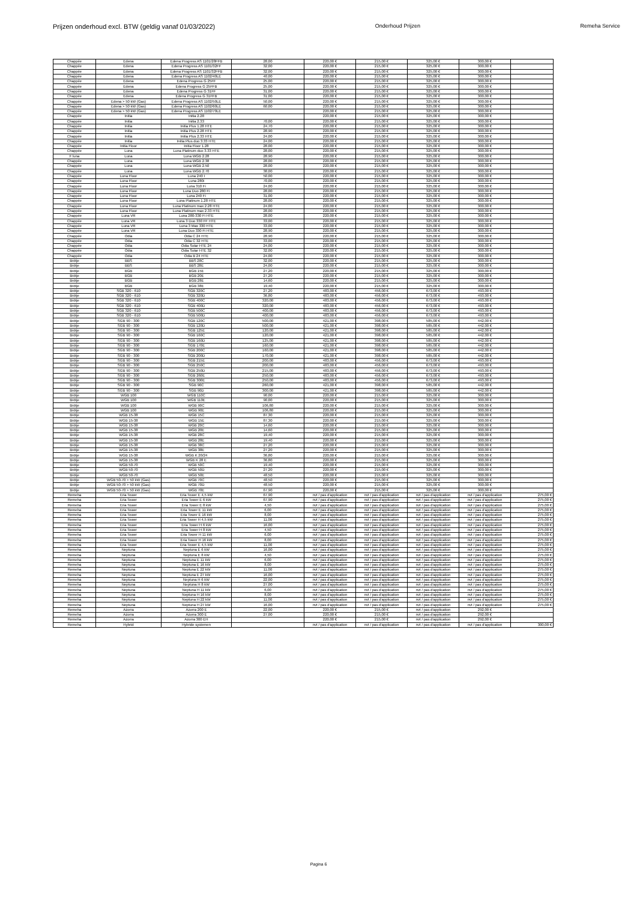Prijzen onderhoud excl. BTW (geldig vanaf 01/03/2022) Onderhoud Prijzen Remeha Service
| Chappée | Edena | Edena Progress AS 1101/28FFB | 28,00 | 220,00 € | 215,00 € | 325,00 € | 300,00 € | |
| Chappée | Edena | Edena Progress AS 1101/32FF | 32,00 | 220,00 € | 215,00 € | 325,00 € | 300,00 € | |
| Chappée | Edena | Edena Progress AS 1101/32FFB | 32,00 | 220,00 € | 215,00 € | 325,00 € | 300,00 € | |
| Chappée | Edena | Edena Progress AS 1102/40LE | 40,00 | 220,00 € | 215,00 € | 325,00 € | 300,00 € | |
| Chappée | Edena | Edena Progress G 25FF | 25,00 | 220,00 € | 215,00 € | 325,00 € | 300,00 € | |
| Chappée | Edena | Edena Progress G 25FFB | 25,00 | 220,00 € | 215,00 € | 325,00 € | 300,00 € | |
| Chappée | Edena | Edena Progress G 31FF | 31,00 | 220,00 € | 215,00 € | 325,00 € | 300,00 € | |
| Chappée | Edena | Edena Progress G 31FFB | 31,00 | 220,00 € | 215,00 € | 325,00 € | 300,00 € | |
| Chappée | Edena > 50 kW (Gas) | Edena Progress AS 1102/50LE | 50,00 | 220,00 € | 215,00 € | 325,00 € | 300,00 € | |
| Chappée | Edena > 50 kW (Gas) | Edena Progress AS 1102/60LE | 60,00 | 220,00 € | 215,00 € | 325,00 € | 300,00 € | |
| Chappée | Edena > 50 kW (Gas) | Edena Progress AS 1102/70LE | | 220,00 € | 215,00 € | 325,00 € | 300,00 € | |
| Chappée | Initia | Initia 2.28 | | 220,00 € | 215,00 € | 325,00 € | 300,00 € | |
| Chappée | Initia | Initia 2.33 | 70,00 | 220,00 € | 215,00 € | 325,00 € | 300,00 € | |
| Chappée | Initia | Initia Plus 1.28 HTE | 24,70 | 220,00 € | 215,00 € | 325,00 € | 300,00 € | |
| Chappée | Initia | Initia Plus 2.28 HTE | 28,90 | 220,00 € | 215,00 € | 325,00 € | 300,00 € | |
| Chappée | Initia | Initia Plus 2.33 HTE | 24,00 | 220,00 € | 215,00 € | 325,00 € | 300,00 € | |
| Chappée | Initia | Initia Plus duo 3.33 HTE | 24,00 | 220,00 € | 215,00 € | 325,00 € | 300,00 € | |
| Chappée | Initia Floor | Initia Floor 1.28 | 28,00 | 220,00 € | 215,00 € | 325,00 € | 300,00 € | |
| Chappée | Luna | Luna Platinum duo 3.33 HTE | 28,00 | 220,00 € | 215,00 € | 325,00 € | 300,00 € | |
| F luna | Luna | Luna WGB 2.28 | 28,90 | 220,00 € | 215,00 € | 325,00 € | 300,00 € | |
| Chappée | Luna | Luna WGB 2.38 | 28,00 | 220,00 € | 215,00 € | 325,00 € | 300,00 € | |
| Chappée | Luna | Luna WGB 2.50 | 28,00 | 220,00 € | 215,00 € | 325,00 € | 300,00 € | |
| Chappée | Luna | Luna WGB 2.70 | 38,00 | 220,00 € | 215,00 € | 325,00 € | 300,00 € | |
| Chappée | Luna Floor | Luna 240 I | 50,00 | 220,00 € | 215,00 € | 325,00 € | 300,00 € | |
| Chappée | Luna Floor | Luna 280i | 70,00 | 220,00 € | 215,00 € | 325,00 € | 300,00 € | |
| Chappée | Luna Floor | Luna 310 Fi | 24,00 | 220,00 € | 215,00 € | 325,00 € | 300,00 € | |
| Chappée | Luna Floor | Luna Duo 280 Fi | 28,00 | 220,00 € | 215,00 € | 325,00 € | 300,00 € | |
| Chappée | Luna Floor | Luna 240 Fi | 31,00 | 220,00 € | 215,00 € | 325,00 € | 300,00 € | |
| Chappée | Luna Floor | Luna Platinum 1.28 HTE | 28,00 | 220,00 € | 215,00 € | 325,00 € | 300,00 € | |
| Chappée | Luna Floor | Luna Platinum max 2.28 HTE | 24,00 | 220,00 € | 215,00 € | 325,00 € | 300,00 € | |
| Chappée | Luna Floor | Luna Platinum max 2.33 HTE | 28,00 | 220,00 € | 215,00 € | 325,00 € | 300,00 € | |
| Chappée | Luna VR | Luna 280-330 Fi HTE | 28,00 | 220,00 € | 215,00 € | 325,00 € | 300,00 € | |
| Chappée | Luna VR | Luna 3 Duo 330 FF HTE | 33,00 | 220,00 € | 215,00 € | 325,00 € | 300,00 € | |
| Chappée | Luna VR | Luna 3 Max 330 HTE | 33,00 | 220,00 € | 215,00 € | 325,00 € | 300,00 € | |
| Chappée | Luna VR | Luna Duo 330 Fi HTE | 28,90 | 220,00 € | 215,00 € | 325,00 € | 300,00 € | |
| Chappée | Odia | Odia C 24 HTE | 28,90 | 220,00 € | 215,00 € | 325,00 € | 300,00 € | |
| Chappée | Odia | Odia C 32 HTE | 33,00 | 220,00 € | 215,00 € | 325,00 € | 300,00 € | |
| Chappée | Odia | Odia Solar HTE 24 | 24,00 | 220,00 € | 215,00 € | 325,00 € | 300,00 € | |
| Chappée | Odia | Odia Solar HTE 32 | 32,00 | 220,00 € | 215,00 € | 325,00 € | 300,00 € | |
| Chappée | Odia | Odia B 24 HTE | 24,00 | 220,00 € | 215,00 € | 325,00 € | 300,00 € | |
| Brötje | BBS | BBS 28C | 32,00 | 220,00 € | 215,00 € | 325,00 € | 300,00 € | |
| Brötje | BBS | BBS 28E | 24,00 | 220,00 € | 215,00 € | 325,00 € | 300,00 € | |
| Brötje | BGB | BGB 15E | 27,20 | 220,00 € | 215,00 € | 325,00 € | 300,00 € | |
| Brötje | BGB | BGB 20E | 27,20 | 220,00 € | 215,00 € | 325,00 € | 300,00 € | |
| Brötje | BGB | BGB 28E | 14,60 | 220,00 € | 215,00 € | 325,00 € | 300,00 € | |
| Brötje | BGB | BGB 38E | 19,40 | 220,00 € | 215,00 € | 325,00 € | 300,00 € | |
| Brötje | SGB 320 - 610 | SGB 320C | 27,20 | 483,00 € | 456,00 € | 673,00 € | 493,00 € | |
| Brötje | SGB 320 - 610 | SGB 320D | 36,80 | 483,00 € | 456,00 € | 673,00 € | 493,00 € | |
| Brötje | SGB 320 - 610 | SGB 400C | 320,00 | 483,00 € | 456,00 € | 673,00 € | 493,00 € | |
| Brötje | SGB 320 - 610 | SGB 400D | 320,00 | 483,00 € | 456,00 € | 673,00 € | 493,00 € | |
| Brötje | SGB 320 - 610 | SGB 500C | 400,00 | 483,00 € | 456,00 € | 673,00 € | 493,00 € | |
| Brötje | SGB 320 - 610 | SGB 500D | 400,00 | 483,00 € | 456,00 € | 673,00 € | 493,00 € | |
| Brötje | SGB 90 - 300 | SGB 120C | 500,00 | 421,00 € | 398,00 € | 585,00 € | 442,00 € | |
| Brötje | SGB 90 - 300 | SGB 120D | 500,00 | 421,00 € | 398,00 € | 585,00 € | 442,00 € | |
| Brötje | SGB 90 - 300 | SGB 125E | 120,00 | 421,00 € | 398,00 € | 585,00 € | 442,00 € | |
| Brötje | SGB 90 - 300 | SGB 160C | 120,00 | 421,00 € | 398,00 € | 585,00 € | 442,00 € | |
| Brötje | SGB 90 - 300 | SGB 160D | 125,00 | 421,00 € | 398,00 € | 585,00 € | 442,00 € | |
| Brötje | SGB 90 - 300 | SGB 170E | 160,00 | 421,00 € | 398,00 € | 585,00 € | 442,00 € | |
| Brötje | SGB 90 - 300 | SGB 200C | 160,00 | 421,00 € | 398,00 € | 585,00 € | 442,00 € | |
| Brötje | SGB 90 - 300 | SGB 200D | 170,00 | 421,00 € | 398,00 € | 585,00 € | 442,00 € | |
| Brötje | SGB 90 - 300 | SGB 215E | 200,00 | 483,00 € | 456,00 € | 673,00 € | 493,00 € | |
| Brötje | SGB 90 - 300 | SGB 250C | 200,00 | 483,00 € | 456,00 € | 673,00 € | 493,00 € | |
| Brötje | SGB 90 - 300 | SGB 250D | 215,00 | 483,00 € | 456,00 € | 673,00 € | 493,00 € | |
| Brötje | SGB 90 - 300 | SGB 260E | 250,00 | 483,00 € | 456,00 € | 673,00 € | 493,00 € | |
| Brötje | SGB 90 - 300 | SGB 300E | 250,00 | 483,00 € | 456,00 € | 673,00 € | 493,00 € | |
| Brötje | SGB 90 - 300 | SGB 90C | 260,00 | 421,00 € | 398,00 € | 585,00 € | 442,00 € | |
| Brötje | SGB 90 - 300 | SGB 90D | 300,00 | 421,00 € | 398,00 € | 585,00 € | 442,00 € | |
| Brötje | WGB 100 | WGB 110C | 90,00 | 220,00 € | 215,00 € | 325,00 € | 300,00 € | |
| Brötje | WGB 100 | WGB 110E | 90,00 | 220,00 € | 215,00 € | 325,00 € | 300,00 € | |
| Brötje | WGB 100 | WGB 90C | 106,80 | 220,00 € | 215,00 € | 325,00 € | 300,00 € | |
| Brötje | WGB 100 | WGB 90E | 106,80 | 220,00 € | 215,00 € | 325,00 € | 300,00 € | |
| Brötje | WGB 15-38 | WGB 15C | 87,30 | 220,00 € | 215,00 € | 325,00 € | 300,00 € | |
| Brötje | WGB 15-38 | WGB 15E | 87,30 | 220,00 € | 215,00 € | 325,00 € | 300,00 € | |
| Brötje | WGB 15-38 | WGB 20C | 14,60 | 220,00 € | 215,00 € | 325,00 € | 300,00 € | |
| Brötje | WGB 15-38 | WGB 20E | 14,60 | 220,00 € | 215,00 € | 325,00 € | 300,00 € | |
| Brötje | WGB 15-38 | WGB 28C | 19,40 | 220,00 € | 215,00 € | 325,00 € | 300,00 € | |
| Brötje | WGB 15-38 | WGB 28E | 19,40 | 220,00 € | 215,00 € | 325,00 € | 300,00 € | |
| Brötje | WGB 15-38 | WGB 38C | 27,20 | 220,00 € | 215,00 € | 325,00 € | 300,00 € | |
| Brötje | WGB 15-38 | WGB 38E | 27,20 | 220,00 € | 215,00 € | 325,00 € | 300,00 € | |
| Brötje | WGB 15-38 | WGB K 20/24 | 36,80 | 220,00 € | 215,00 € | 325,00 € | 300,00 € | |
| Brötje | WGB 15-38 | WGB K 28 E | 36,80 | 220,00 € | 215,00 € | 325,00 € | 300,00 € | |
| Brötje | WGB 50-70 | WGB 50C | 19,40 | 220,00 € | 215,00 € | 325,00 € | 300,00 € | |
| Brötje | WGB 50-70 | WGB 50D | 27,20 | 220,00 € | 215,00 € | 325,00 € | 300,00 € | |
| Brötje | WGB 50-70 | WGB 50E | 48,50 | 220,00 € | 215,00 € | 325,00 € | 300,00 € | |
| Brötje | WGB 50-70 > 50 kW (Gas) | WGB 70C | 48,50 | 220,00 € | 215,00 € | 325,00 € | 300,00 € | |
| Brötje | WGB 50-70 > 50 kW (Gas) | WGB 70D | 48,50 | 220,00 € | 215,00 € | 325,00 € | 300,00 € | |
| Brötje | WGB 50-70 > 50 kW (Gas) | WGB 70E | 67,90 | 220,00 € | 215,00 € | 325,00 € | 300,00 € | |
| Remeha | Eria Tower | Eria Tower E 4,5 kW | 67,90 | nvt / pas d'application | nvt / pas d'application | nvt / pas d'application | nvt / pas d'application | 275,00 € |
| Remeha | Eria Tower | Eria Tower E 6 kW | 67,90 | nvt / pas d'application | nvt / pas d'application | nvt / pas d'application | nvt / pas d'application | 275,00 € |
| Remeha | Eria Tower | Eria Tower E 8 kW | 4,50 | nvt / pas d'application | nvt / pas d'application | nvt / pas d'application | nvt / pas d'application | 275,00 € |
| Remeha | Eria Tower | Eria Tower E 11 kW | 6,00 | nvt / pas d'application | nvt / pas d'application | nvt / pas d'application | nvt / pas d'application | 275,00 € |
| Remeha | Eria Tower | Eria Tower E 16 kW | 8,00 | nvt / pas d'application | nvt / pas d'application | nvt / pas d'application | nvt / pas d'application | 275,00 € |
| Remeha | Eria Tower | Eria Tower H 4,5 kW | 11,00 | nvt / pas d'application | nvt / pas d'application | nvt / pas d'application | nvt / pas d'application | 275,00 € |
| Remeha | Eria Tower | Eria Tower H 6 kW | 16,00 | nvt / pas d'application | nvt / pas d'application | nvt / pas d'application | nvt / pas d'application | 275,00 € |
| Remeha | Eria Tower | Eria Tower H 8 kW | 4,50 | nvt / pas d'application | nvt / pas d'application | nvt / pas d'application | nvt / pas d'application | 275,00 € |
| Remeha | Eria Tower | Eria Tower H 11 kW | 6,00 | nvt / pas d'application | nvt / pas d'application | nvt / pas d'application | nvt / pas d'application | 275,00 € |
| Remeha | Eria Tower | Eria Tower H 16 kW | 8,00 | nvt / pas d'application | nvt / pas d'application | nvt / pas d'application | nvt / pas d'application | 275,00 € |
| Remeha | Eria Tower | Eria Tower E 4,5 kW | 11,00 | nvt / pas d'application | nvt / pas d'application | nvt / pas d'application | nvt / pas d'application | 275,00 € |
| Remeha | Neptuna | Neptuna E 6 kW | 16,00 | nvt / pas d'application | nvt / pas d'application | nvt / pas d'application | nvt / pas d'application | 275,00 € |
| Remeha | Neptuna | Neptuna E 8 kW | 4,50 | nvt / pas d'application | nvt / pas d'application | nvt / pas d'application | nvt / pas d'application | 275,00 € |
| Remeha | Neptuna | Neptuna E 11 kW | 6,00 | nvt / pas d'application | nvt / pas d'application | nvt / pas d'application | nvt / pas d'application | 275,00 € |
| Remeha | Neptuna | Neptuna E 16 kW | 8,00 | nvt / pas d'application | nvt / pas d'application | nvt / pas d'application | nvt / pas d'application | 275,00 € |
| Remeha | Neptuna | Neptuna E 22 kW | 11,00 | nvt / pas d'application | nvt / pas d'application | nvt / pas d'application | nvt / pas d'application | 275,00 € |
| Remeha | Neptuna | Neptuna E 27 kW | 16,00 | nvt / pas d'application | nvt / pas d'application | nvt / pas d'application | nvt / pas d'application | 275,00 € |
| Remeha | Neptuna | Neptuna H 6 kW | 22,00 | nvt / pas d'application | nvt / pas d'application | nvt / pas d'application | nvt / pas d'application | 275,00 € |
| Remeha | Neptuna | Neptuna H 8 kW | 27,00 | nvt / pas d'application | nvt / pas d'application | nvt / pas d'application | nvt / pas d'application | 275,00 € |
| Remeha | Neptuna | Neptuna H 11 kW | 6,00 | nvt / pas d'application | nvt / pas d'application | nvt / pas d'application | nvt / pas d'application | 275,00 € |
| Remeha | Neptuna | Neptuna H 16 kW | 8,00 | nvt / pas d'application | nvt / pas d'application | nvt / pas d'application | nvt / pas d'application | 275,00 € |
| Remeha | Neptuna | Neptuna H 22 kW | 11,00 | nvt / pas d'application | nvt / pas d'application | nvt / pas d'application | nvt / pas d'application | 275,00 € |
| Remeha | Neptuna | Neptuna H 27 kW | 16,00 | nvt / pas d'application | nvt / pas d'application | nvt / pas d'application | nvt / pas d'application | 275,00 € |
| Remeha | Azorra | Azorra 200 E | 22,00 | 220,00 € | 215,00 € | nvt / pas d'application | 292,00 € | |
| Remeha | Azorra | Azorra 300 E | 27,00 | 220,00 € | 215,00 € | nvt / pas d'application | 292,00 € | |
| Remeha | Azorra | Azorra 300 EH | | 220,00 € | 215,00 € | nvt / pas d'application | 292,00 € | |
| Remeha | Hybrid | Hybride systemen | | nvt / pas d'application | nvt / pas d'application | nvt / pas d'application | nvt / pas d'application | 300,00 € |
Pagina 6